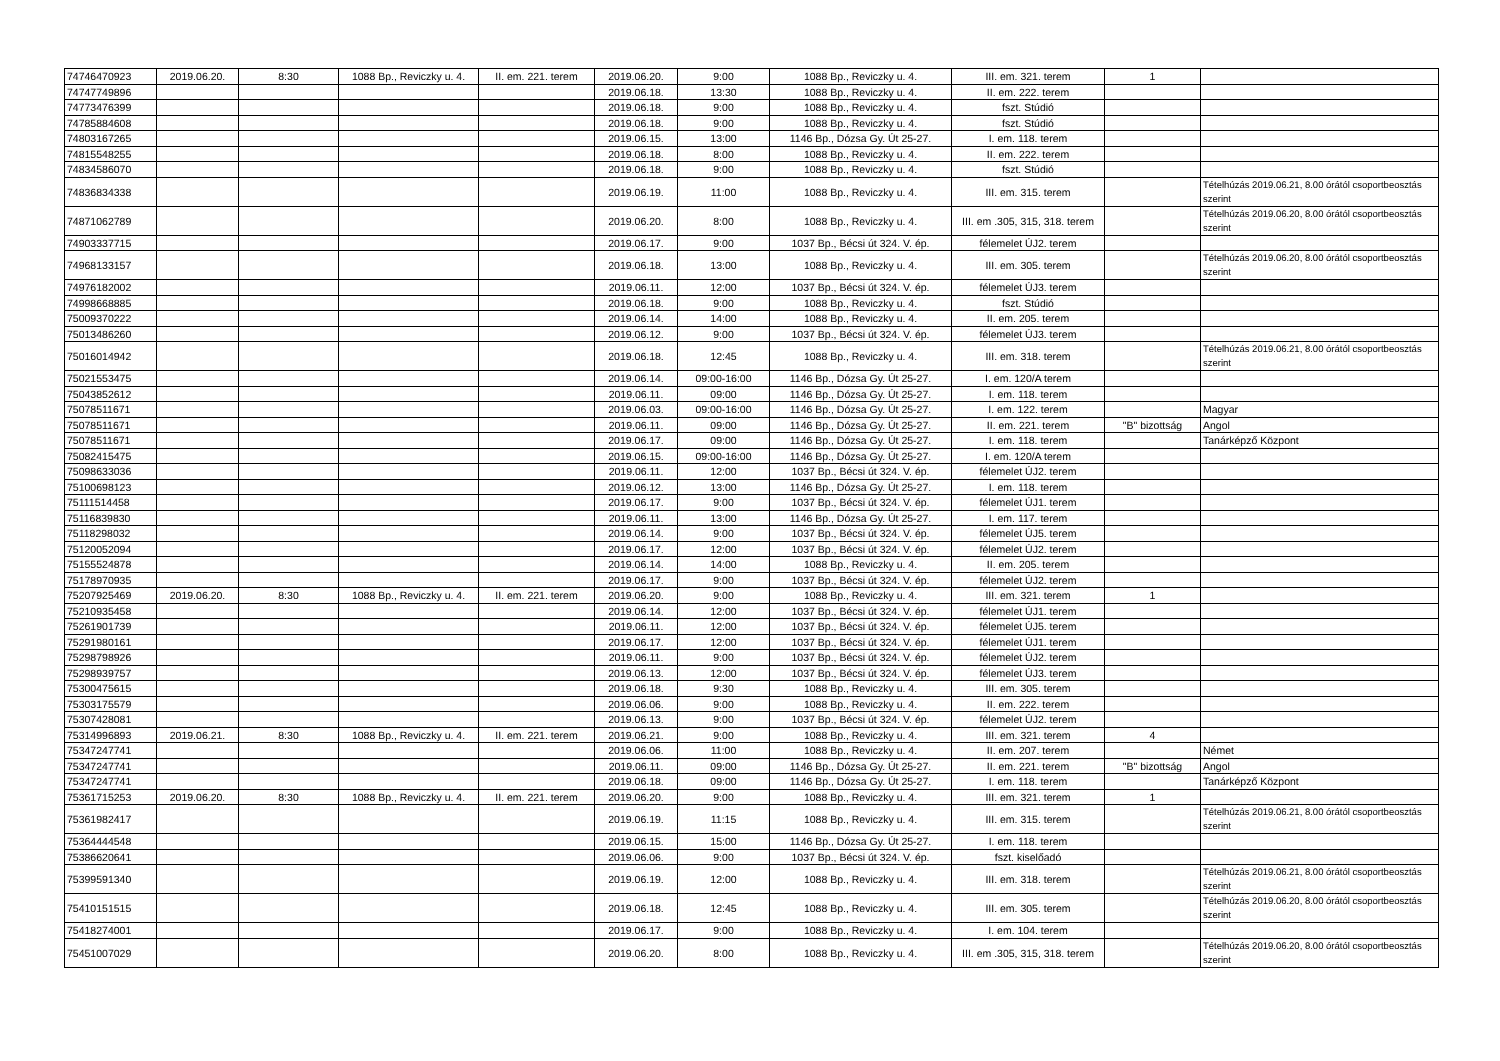| 74746470923 | 2019.06.20. | 8:30 | 1088 Bp., Reviczky u. 4. | II. em. 221. terem | 2019.06.20. | 9:00 | 1088 Bp., Reviczky u. 4. | III. em. 321. terem | 1 | |
| 74747749896 | | | | | 2019.06.18. | 13:30 | 1088 Bp., Reviczky u. 4. | II. em. 222. terem | | |
| 74773476399 | | | | | 2019.06.18. | 9:00 | 1088 Bp., Reviczky u. 4. | fszt. Stúdió | | |
| 74785884608 | | | | | 2019.06.18. | 9:00 | 1088 Bp., Reviczky u. 4. | fszt. Stúdió | | |
| 74803167265 | | | | | 2019.06.15. | 13:00 | 1146 Bp., Dózsa Gy. Út 25-27. | I. em. 118. terem | | |
| 74815548255 | | | | | 2019.06.18. | 8:00 | 1088 Bp., Reviczky u. 4. | II. em. 222. terem | | |
| 74834586070 | | | | | 2019.06.18. | 9:00 | 1088 Bp., Reviczky u. 4. | fszt. Stúdió | | |
| 74836834338 | | | | | 2019.06.19. | 11:00 | 1088 Bp., Reviczky u. 4. | III. em. 315. terem | | Tételhúzás 2019.06.21, 8.00 órától csoportbeosztás szerint |
| 74871062789 | | | | | 2019.06.20. | 8:00 | 1088 Bp., Reviczky u. 4. | III. em .305, 315, 318. terem | | Tételhúzás 2019.06.20, 8.00 órától csoportbeosztás szerint |
| 74903337715 | | | | | 2019.06.17. | 9:00 | 1037 Bp., Bécsi út 324. V. ép. | félemelet ÚJ2. terem | | |
| 74968133157 | | | | | 2019.06.18. | 13:00 | 1088 Bp., Reviczky u. 4. | III. em. 305. terem | | Tételhúzás 2019.06.20, 8.00 órától csoportbeosztás szerint |
| 74976182002 | | | | | 2019.06.11. | 12:00 | 1037 Bp., Bécsi út 324. V. ép. | félemelet ÚJ3. terem | | |
| 74998668885 | | | | | 2019.06.18. | 9:00 | 1088 Bp., Reviczky u. 4. | fszt. Stúdió | | |
| 75009370222 | | | | | 2019.06.14. | 14:00 | 1088 Bp., Reviczky u. 4. | II. em. 205. terem | | |
| 75013486260 | | | | | 2019.06.12. | 9:00 | 1037 Bp., Bécsi út 324. V. ép. | félemelet ÚJ3. terem | | |
| 75016014942 | | | | | 2019.06.18. | 12:45 | 1088 Bp., Reviczky u. 4. | III. em. 318. terem | | Tételhúzás 2019.06.21, 8.00 órától csoportbeosztás szerint |
| 75021553475 | | | | | 2019.06.14. | 09:00-16:00 | 1146 Bp., Dózsa Gy. Út 25-27. | I. em. 120/A terem | | |
| 75043852612 | | | | | 2019.06.11. | 09:00 | 1146 Bp., Dózsa Gy. Út 25-27. | I. em. 118. terem | | |
| 75078511671 | | | | | 2019.06.03. | 09:00-16:00 | 1146 Bp., Dózsa Gy. Út 25-27. | I. em. 122. terem | | Magyar |
| 75078511671 | | | | | 2019.06.11. | 09:00 | 1146 Bp., Dózsa Gy. Út 25-27. | II. em. 221. terem | "B" bizottság | Angol |
| 75078511671 | | | | | 2019.06.17. | 09:00 | 1146 Bp., Dózsa Gy. Út 25-27. | I. em. 118. terem | | Tanárképző Központ |
| 75082415475 | | | | | 2019.06.15. | 09:00-16:00 | 1146 Bp., Dózsa Gy. Út 25-27. | I. em. 120/A terem | | |
| 75098633036 | | | | | 2019.06.11. | 12:00 | 1037 Bp., Bécsi út 324. V. ép. | félemelet ÚJ2. terem | | |
| 75100698123 | | | | | 2019.06.12. | 13:00 | 1146 Bp., Dózsa Gy. Út 25-27. | I. em. 118. terem | | |
| 75111514458 | | | | | 2019.06.17. | 9:00 | 1037 Bp., Bécsi út 324. V. ép. | félemelet ÚJ1. terem | | |
| 75116839830 | | | | | 2019.06.11. | 13:00 | 1146 Bp., Dózsa Gy. Út 25-27. | I. em. 117. terem | | |
| 75118298032 | | | | | 2019.06.14. | 9:00 | 1037 Bp., Bécsi út 324. V. ép. | félemelet ÚJ5. terem | | |
| 75120052094 | | | | | 2019.06.17. | 12:00 | 1037 Bp., Bécsi út 324. V. ép. | félemelet ÚJ2. terem | | |
| 75155524878 | | | | | 2019.06.14. | 14:00 | 1088 Bp., Reviczky u. 4. | II. em. 205. terem | | |
| 75178970935 | | | | | 2019.06.17. | 9:00 | 1037 Bp., Bécsi út 324. V. ép. | félemelet ÚJ2. terem | | |
| 75207925469 | 2019.06.20. | 8:30 | 1088 Bp., Reviczky u. 4. | II. em. 221. terem | 2019.06.20. | 9:00 | 1088 Bp., Reviczky u. 4. | III. em. 321. terem | 1 | |
| 75210935458 | | | | | 2019.06.14. | 12:00 | 1037 Bp., Bécsi út 324. V. ép. | félemelet ÚJ1. terem | | |
| 75261901739 | | | | | 2019.06.11. | 12:00 | 1037 Bp., Bécsi út 324. V. ép. | félemelet ÚJ5. terem | | |
| 75291980161 | | | | | 2019.06.17. | 12:00 | 1037 Bp., Bécsi út 324. V. ép. | félemelet ÚJ1. terem | | |
| 75298798926 | | | | | 2019.06.11. | 9:00 | 1037 Bp., Bécsi út 324. V. ép. | félemelet ÚJ2. terem | | |
| 75298939757 | | | | | 2019.06.13. | 12:00 | 1037 Bp., Bécsi út 324. V. ép. | félemelet ÚJ3. terem | | |
| 75300475615 | | | | | 2019.06.18. | 9:30 | 1088 Bp., Reviczky u. 4. | III. em. 305. terem | | |
| 75303175579 | | | | | 2019.06.06. | 9:00 | 1088 Bp., Reviczky u. 4. | II. em. 222. terem | | |
| 75307428081 | | | | | 2019.06.13. | 9:00 | 1037 Bp., Bécsi út 324. V. ép. | félemelet ÚJ2. terem | | |
| 75314996893 | 2019.06.21. | 8:30 | 1088 Bp., Reviczky u. 4. | II. em. 221. terem | 2019.06.21. | 9:00 | 1088 Bp., Reviczky u. 4. | III. em. 321. terem | 4 | |
| 75347247741 | | | | | 2019.06.06. | 11:00 | 1088 Bp., Reviczky u. 4. | II. em. 207. terem | | Német |
| 75347247741 | | | | | 2019.06.11. | 09:00 | 1146 Bp., Dózsa Gy. Út 25-27. | II. em. 221. terem | "B" bizottság | Angol |
| 75347247741 | | | | | 2019.06.18. | 09:00 | 1146 Bp., Dózsa Gy. Út 25-27. | I. em. 118. terem | | Tanárképző Központ |
| 75361715253 | 2019.06.20. | 8:30 | 1088 Bp., Reviczky u. 4. | II. em. 221. terem | 2019.06.20. | 9:00 | 1088 Bp., Reviczky u. 4. | III. em. 321. terem | 1 | |
| 75361982417 | | | | | 2019.06.19. | 11:15 | 1088 Bp., Reviczky u. 4. | III. em. 315. terem | | Tételhúzás 2019.06.21, 8.00 órától csoportbeosztás szerint |
| 75364444548 | | | | | 2019.06.15. | 15:00 | 1146 Bp., Dózsa Gy. Út 25-27. | I. em. 118. terem | | |
| 75386620641 | | | | | 2019.06.06. | 9:00 | 1037 Bp., Bécsi út 324. V. ép. | fszt. kiselőadó | | |
| 75399591340 | | | | | 2019.06.19. | 12:00 | 1088 Bp., Reviczky u. 4. | III. em. 318. terem | | Tételhúzás 2019.06.21, 8.00 órától csoportbeosztás szerint |
| 75410151515 | | | | | 2019.06.18. | 12:45 | 1088 Bp., Reviczky u. 4. | III. em. 305. terem | | Tételhúzás 2019.06.20, 8.00 órától csoportbeosztás szerint |
| 75418274001 | | | | | 2019.06.17. | 9:00 | 1088 Bp., Reviczky u. 4. | I. em. 104. terem | | |
| 75451007029 | | | | | 2019.06.20. | 8:00 | 1088 Bp., Reviczky u. 4. | III. em .305, 315, 318. terem | | Tételhúzás 2019.06.20, 8.00 órától csoportbeosztás szerint |